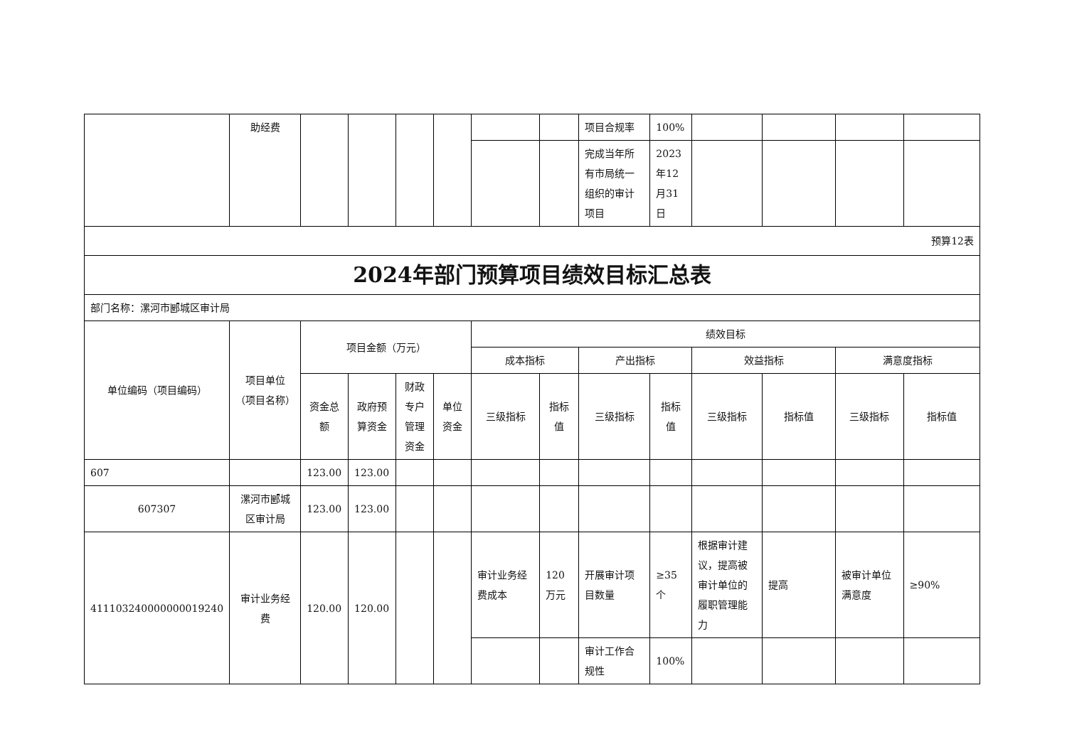| | 助经费 | | | | | | | 项目合规率 | 100% | | | | |
| | | | | | | | | 完成当年所有市局统一组织的审计项目 | 2023年12月31日 | | | | |
| 预算12表 | | | | | | | | | | | | | |
| 2024年部门预算项目绩效目标汇总表 | | | | | | | | | | | | | |
| 部门名称：漯河市郾城区审计局 | | | | | | | | | | | | | |
| 单位编码（项目编码） | 项目单位（项目名称） | 项目金额（万元） | | | | 绩效目标 | | | | | | | |
| | | | | | | 成本指标 | | 产出指标 | | 效益指标 | | 满意度指标 | |
| | | 资金总额 | 政府预算资金 | 财政专户管理资金 | 单位资金 | 三级指标 | 指标值 | 三级指标 | 指标值 | 三级指标 | 指标值 | 三级指标 | 指标值 |
| 607 | | 123.00 | 123.00 | | | | | | | | | | |
| 607307 | 漯河市郾城区审计局 | 123.00 | 123.00 | | | | | | | | | | |
| 411103240000000019240 | 审计业务经费 | 120.00 | 120.00 | | | 审计业务经费成本 | 120万元 | 开展审计项目数量 | ≥35个 | 根据审计建议，提高被审计单位的履职管理能力 | 提高 | 被审计单位满意度 | ≥90% |
| | | | | | | | | 审计工作合规性 | 100% | | | | |